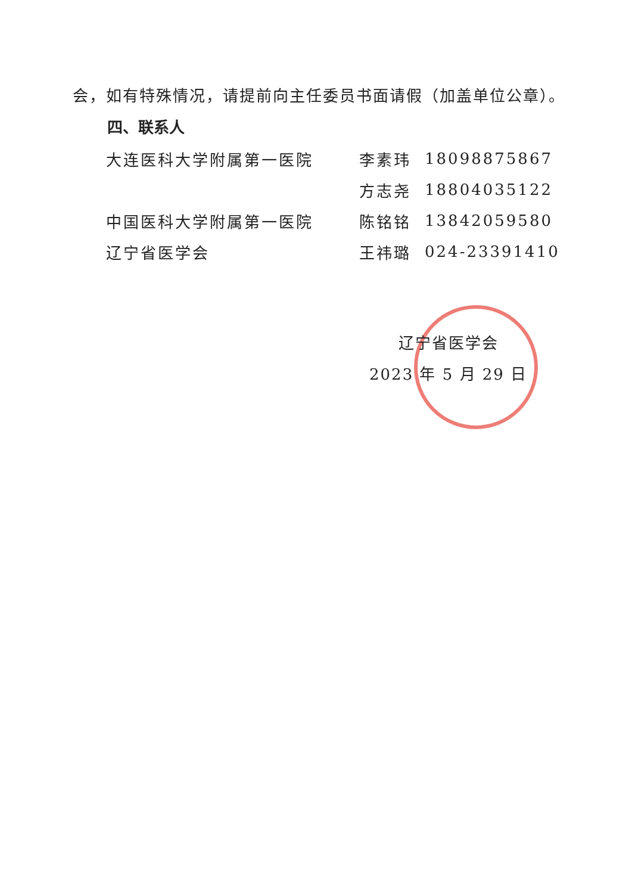会，如有特殊情况，请提前向主任委员书面请假（加盖单位公章）。
四、联系人
| 大连医科大学附属第一医院 | 李素玮 | 18098875867 |
| | 方志尧 | 18804035122 |
| 中国医科大学附属第一医院 | 陈铭铭 | 13842059580 |
| 辽宁省医学会 | 王祎璐 | 024-23391410 |
辽宁省医学会
2023 年 5 月 29 日